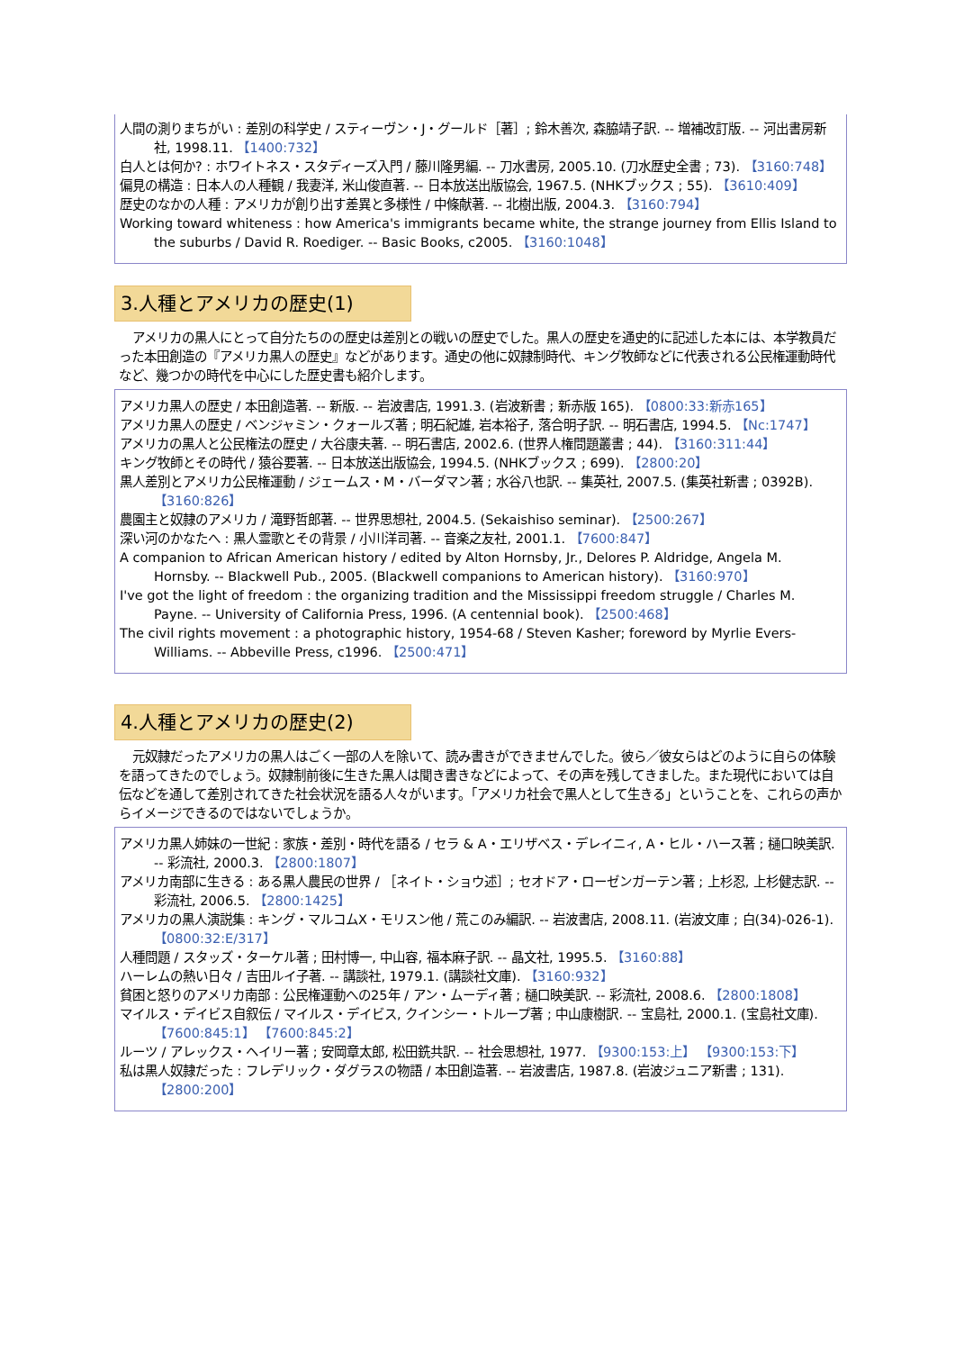人間の測りまちがい : 差別の科学史 / スティーヴン・J・グールド［著］; 鈴木善次, 森脇靖子訳. -- 増補改訂版. -- 河出書房新社, 1998.11. 【1400:732】
白人とは何か? : ホワイトネス・スタディーズ入門 / 藤川隆男編. -- 刀水書房, 2005.10. (刀水歴史全書 ; 73). 【3160:748】
偏見の構造 : 日本人の人種観 / 我妻洋, 米山俊直著. -- 日本放送出版協会, 1967.5. (NHKブックス ; 55). 【3610:409】
歴史のなかの人種 : アメリカが創り出す差異と多様性 / 中條献著. -- 北樹出版, 2004.3. 【3160:794】
Working toward whiteness : how America's immigrants became white, the strange journey from Ellis Island to the suburbs / David R. Roediger. -- Basic Books, c2005. 【3160:1048】
3.人種とアメリカの歴史(1)
アメリカの黒人にとって自分たちのの歴史は差別との戦いの歴史でした。黒人の歴史を通史的に記述した本には、本学教員だった本田創造の『アメリカ黒人の歴史』などがあります。通史の他に奴隷制時代、キング牧師などに代表される公民権運動時代など、幾つかの時代を中心にした歴史書も紹介します。
アメリカ黒人の歴史 / 本田創造著. -- 新版. -- 岩波書店, 1991.3. (岩波新書 ; 新赤版 165). 【0800:33:新赤165】
アメリカ黒人の歴史 / ベンジャミン・クォールズ著 ; 明石紀雄, 岩本裕子, 落合明子訳. -- 明石書店, 1994.5. 【Nc:1747】
アメリカの黒人と公民権法の歴史 / 大谷康夫著. -- 明石書店, 2002.6. (世界人権問題叢書 ; 44). 【3160:311:44】
キング牧師とその時代 / 猿谷要著. -- 日本放送出版協会, 1994.5. (NHKブックス ; 699). 【2800:20】
黒人差別とアメリカ公民権運動 / ジェームス・M・バーダマン著 ; 水谷八也訳. -- 集英社, 2007.5. (集英社新書 ; 0392B). 【3160:826】
農園主と奴隷のアメリカ / 滝野哲郎著. -- 世界思想社, 2004.5. (Sekaishiso seminar). 【2500:267】
深い河のかなたへ : 黒人霊歌とその背景 / 小川洋司著. -- 音楽之友社, 2001.1. 【7600:847】
A companion to African American history / edited by Alton Hornsby, Jr., Delores P. Aldridge, Angela M. Hornsby. -- Blackwell Pub., 2005. (Blackwell companions to American history). 【3160:970】
I've got the light of freedom : the organizing tradition and the Mississippi freedom struggle / Charles M. Payne. -- University of California Press, 1996. (A centennial book). 【2500:468】
The civil rights movement : a photographic history, 1954-68 / Steven Kasher; foreword by Myrlie Evers-Williams. -- Abbeville Press, c1996. 【2500:471】
4.人種とアメリカの歴史(2)
元奴隷だったアメリカの黒人はごく一部の人を除いて、読み書きができませんでした。彼ら／彼女らはどのように自らの体験を語ってきたのでしょう。奴隷制前後に生きた黒人は聞き書きなどによって、その声を残してきました。また現代においては自伝などを通して差別されてきた社会状況を語る人々がいます。「アメリカ社会で黒人として生きる」ということを、これらの声からイメージできるのではないでしょうか。
アメリカ黒人姉妹の一世紀 : 家族・差別・時代を語る / セラ & A・エリザベス・デレイニィ, A・ヒル・ハース著 ; 樋口映美訳. -- 彩流社, 2000.3. 【2800:1807】
アメリカ南部に生きる : ある黒人農民の世界 / ［ネイト・ショウ述］; セオドア・ローゼンガーテン著 ; 上杉忍, 上杉健志訳. -- 彩流社, 2006.5. 【2800:1425】
アメリカの黒人演説集 : キング・マルコムX・モリスン他 / 荒このみ編訳. -- 岩波書店, 2008.11. (岩波文庫 ; 白(34)-026-1). 【0800:32:E/317】
人種問題 / スタッズ・ターケル著 ; 田村博一, 中山容, 福本麻子訳. -- 晶文社, 1995.5. 【3160:88】
ハーレムの熱い日々 / 吉田ルイ子著. -- 講談社, 1979.1. (講談社文庫). 【3160:932】
貧困と怒りのアメリカ南部 : 公民権運動への25年 / アン・ムーディ著 ; 樋口映美訳. -- 彩流社, 2008.6. 【2800:1808】
マイルス・デイビス自叙伝 / マイルス・デイビス, クインシー・トループ著 ; 中山康樹訳. -- 宝島社, 2000.1. (宝島社文庫). 【7600:845:1】 【7600:845:2】
ルーツ / アレックス・ヘイリー著 ; 安岡章太郎, 松田銑共訳. -- 社会思想社, 1977. 【9300:153:上】 【9300:153:下】
私は黒人奴隷だった : フレデリック・ダグラスの物語 / 本田創造著. -- 岩波書店, 1987.8. (岩波ジュニア新書 ; 131). 【2800:200】